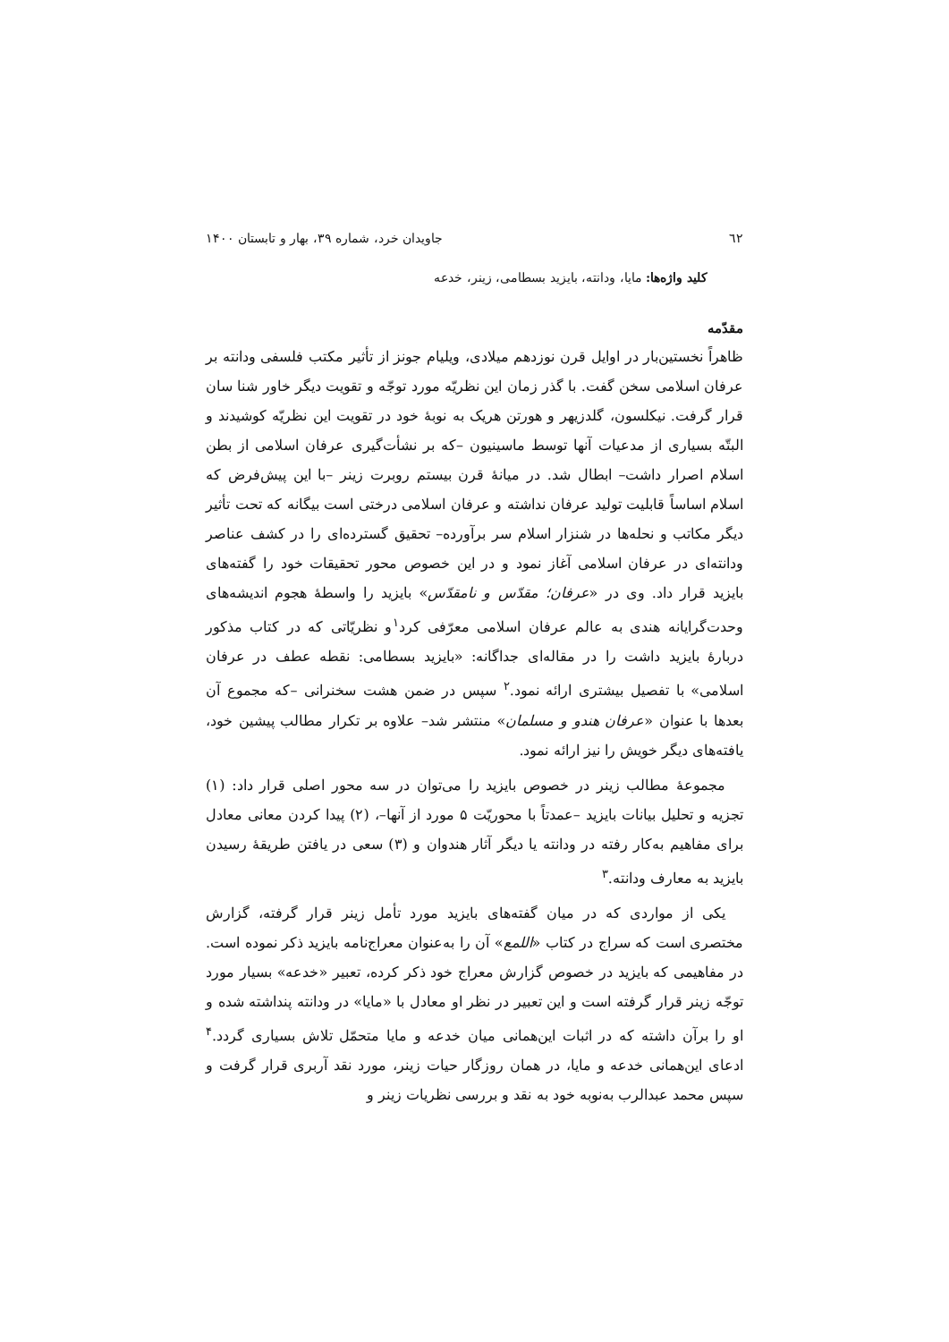٦٢ جاویدان خرد، شماره ۳۹، بهار و تابستان ۱۴۰۰
کلید واژه‌ها: مایا، ودانته، بایزید بسطامی، زینر، خدعه
مقدّمه
ظاهراً نخستین‌بار در اوایل قرن نوزدهم میلادی، ویلیام جونز از تأثیر مکتب فلسفی ودانته بر عرفان اسلامی سخن گفت. با گذر زمان این نظریّه مورد توجّه و تقویت دیگر خاور شنا سان قرار گرفت. نیکلسون، گلدزیهر و هورتن هریک به نوبهٔ خود در تقویت این نظریّه کوشیدند و البتّه بسیاری از مدعیات آنها توسط ماسینیون –که بر نشأت‌گیری عرفان اسلامی از بطن اسلام اصرار داشت– ابطال شد. در میانهٔ قرن بیستم روبرت زینر –با این پیش‌فرض که اسلام اساساً قابلیت تولید عرفان نداشته و عرفان اسلامی درختی است بیگانه که تحت تأثیر دیگر مکاتب و نحله‌ها در شنزار اسلام سر برآورده– تحقیق گسترده‌ای را در کشف عناصر ودانته‌ای در عرفان اسلامی آغاز نمود و در این خصوص محور تحقیقات خود را گفته‌های بایزید قرار داد. وی در «عرفان؛ مقدّس و نامقدّس» بایزید را واسطهٔ هجوم اندیشه‌های وحدت‌گرایانه هندی به عالم عرفان اسلامی معرّفی کرد<sup>۱</sup>و نظریّاتی که در کتاب مذکور دربارهٔ بایزید داشت را در مقاله‌ای جداگانه: «بایزید بسطامی: نقطه عطف در عرفان اسلامی» با تفصیل بیشتری ارائه نمود.<sup>۲</sup> سپس در ضمن هشت سخنرانی –که مجموع آن بعدها با عنوان «عرفان هندو و مسلمان» منتشر شد– علاوه بر تکرار مطالب پیشین خود، یافته‌های دیگر خویش را نیز ارائه نمود.
مجموعهٔ مطالب زینر در خصوص بایزید را می‌توان در سه محور اصلی قرار داد: (۱) تجزیه و تحلیل بیانات بایزید –عمدتاً با محوریّت ۵ مورد از آنها–، (۲) پیدا کردن معانی معادل برای مفاهیم به‌کار رفته در ودانته یا دیگر آثار هندوان و (۳) سعی در یافتن طریقهٔ رسیدن بایزید به معارف ودانته.<sup>۳</sup>
یکی از مواردی که در میان گفته‌های بایزید مورد تأمل زینر قرار گرفته، گزارش مختصری است که سراج در کتاب «اللمع» آن را به‌عنوان معراج‌نامه بایزید ذکر نموده است. در مفاهیمی که بایزید در خصوص گزارش معراج خود ذکر کرده، تعبیر «خدعه» بسیار مورد توجّه زینر قرار گرفته است و این تعبیر در نظر او معادل با «مایا» در ودانته پنداشته شده و او را برآن داشته که در اثبات این‌همانی میان خدعه و مایا متحمّل تلاش بسیاری گردد.<sup>۴</sup> ادعای این‌همانی خدعه و مایا، در همان روزگار حیات زینر، مورد نقد آربری قرار گرفت و سپس محمد عبدالرب به‌نوبه خود به نقد و بررسی نظریات زینر و